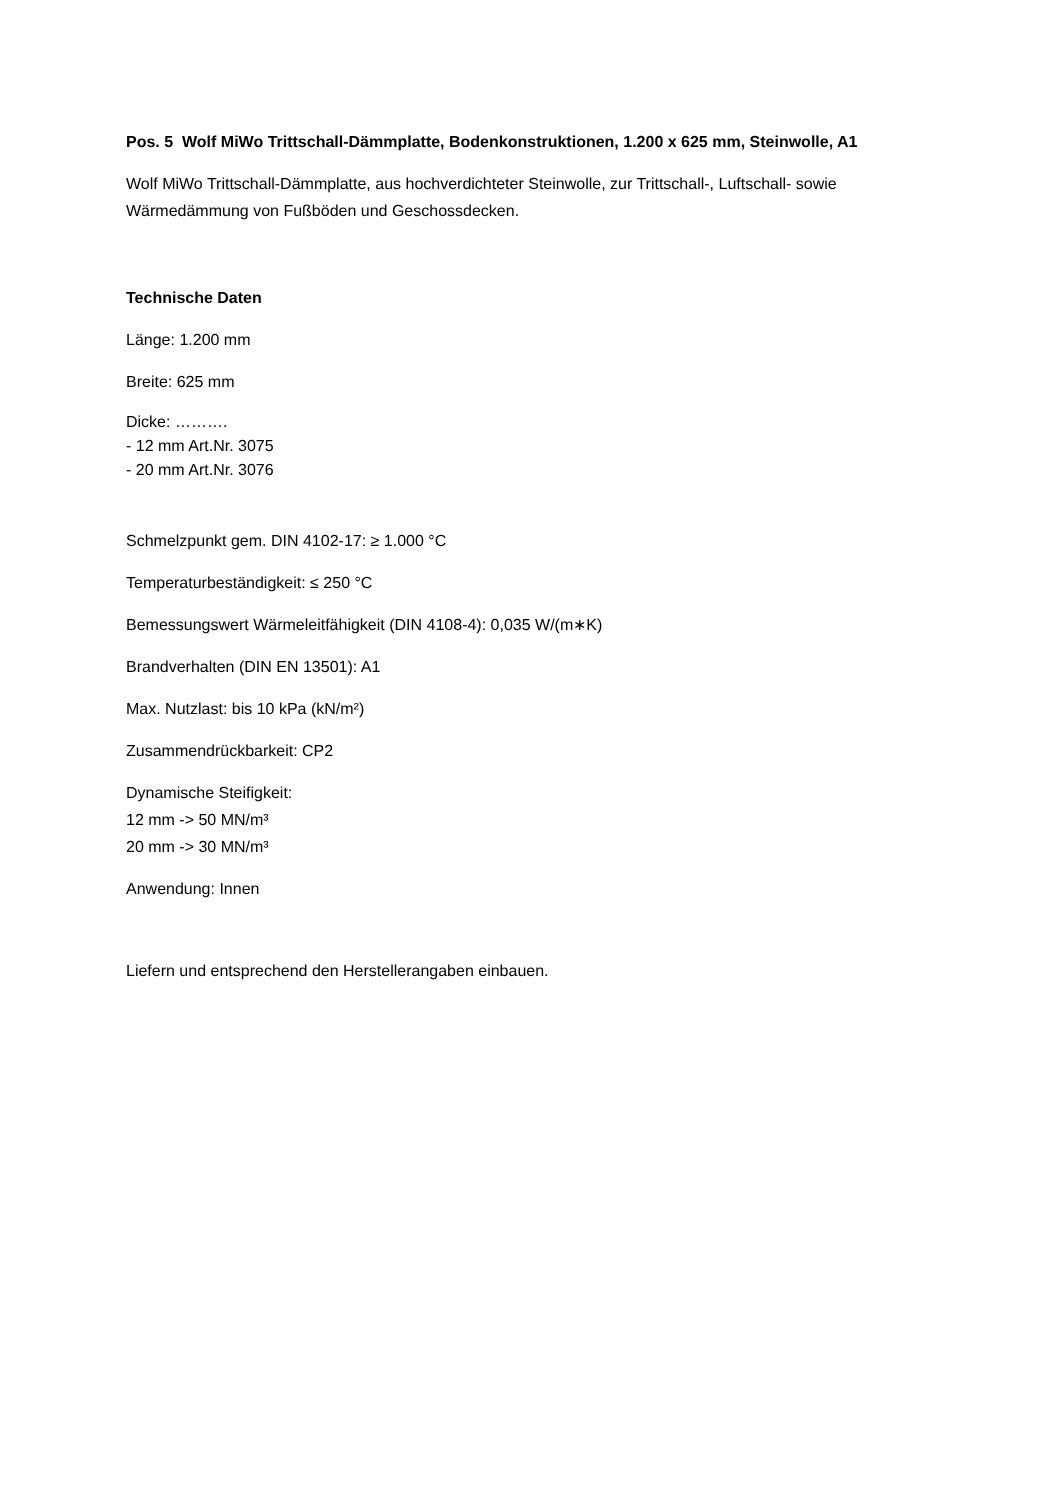Pos. 5 Wolf MiWo Trittschall-Dämmplatte, Bodenkonstruktionen, 1.200 x 625 mm, Steinwolle, A1
Wolf MiWo Trittschall-Dämmplatte, aus hochverdichteter Steinwolle, zur Trittschall-, Luftschall- sowie Wärmedämmung von Fußböden und Geschossdecken.
Technische Daten
Länge: 1.200 mm
Breite: 625 mm
Dicke: ……….
- 12 mm Art.Nr. 3075
- 20 mm Art.Nr. 3076
Schmelzpunkt gem. DIN 4102-17: ≥ 1.000 °C
Temperaturbeständigkeit: ≤ 250 °C
Bemessungswert Wärmeleitfähigkeit (DIN 4108-4): 0,035 W/(m∗K)
Brandverhalten (DIN EN 13501): A1
Max. Nutzlast: bis 10 kPa (kN/m²)
Zusammendrückbarkeit: CP2
Dynamische Steifigkeit:
12 mm -> 50 MN/m³
20 mm -> 30 MN/m³
Anwendung: Innen
Liefern und entsprechend den Herstellerangaben einbauen.